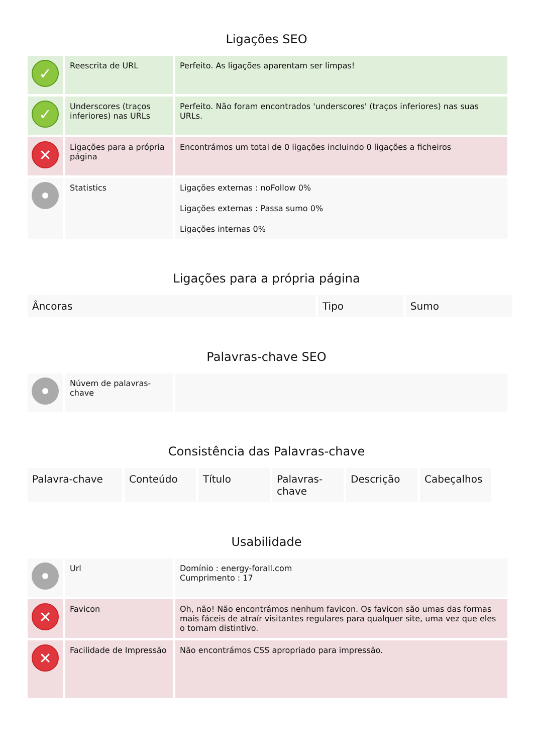Ligações SEO
| ✓ | Reescrita de URL | Perfeito. As ligações aparentam ser limpas! |
| ✓ | Underscores (traços inferiores) nas URLs | Perfeito. Não foram encontrados 'underscores' (traços inferiores) nas suas URLs. |
| ✕ | Ligações para a própria página | Encontrámos um total de 0 ligações incluindo 0 ligações a ficheiros |
| | Statistics | Ligações externas : noFollow 0% Ligações externas : Passa sumo 0% Ligações internas 0% |
Ligações para a própria página
| Âncoras | Tipo | Sumo |
| --- | --- | --- |
Palavras-chave SEO
| | Núvem de palavras-chave | |
Consistência das Palavras-chave
| Palavra-chave | Conteúdo | Título | Palavras-chave | Descrição | Cabeçalhos |
| --- | --- | --- | --- | --- | --- |
Usabilidade
| | Url | Domínio : energy-forall.com Cumprimento : 17 |
| ✕ | Favicon | Oh, não! Não encontrámos nenhum favicon. Os favicon são umas das formas mais fáceis de atraír visitantes regulares para qualquer site, uma vez que eles o tornam distintivo. |
| ✕ | Facilidade de Impressão | Não encontrámos CSS apropriado para impressão. |